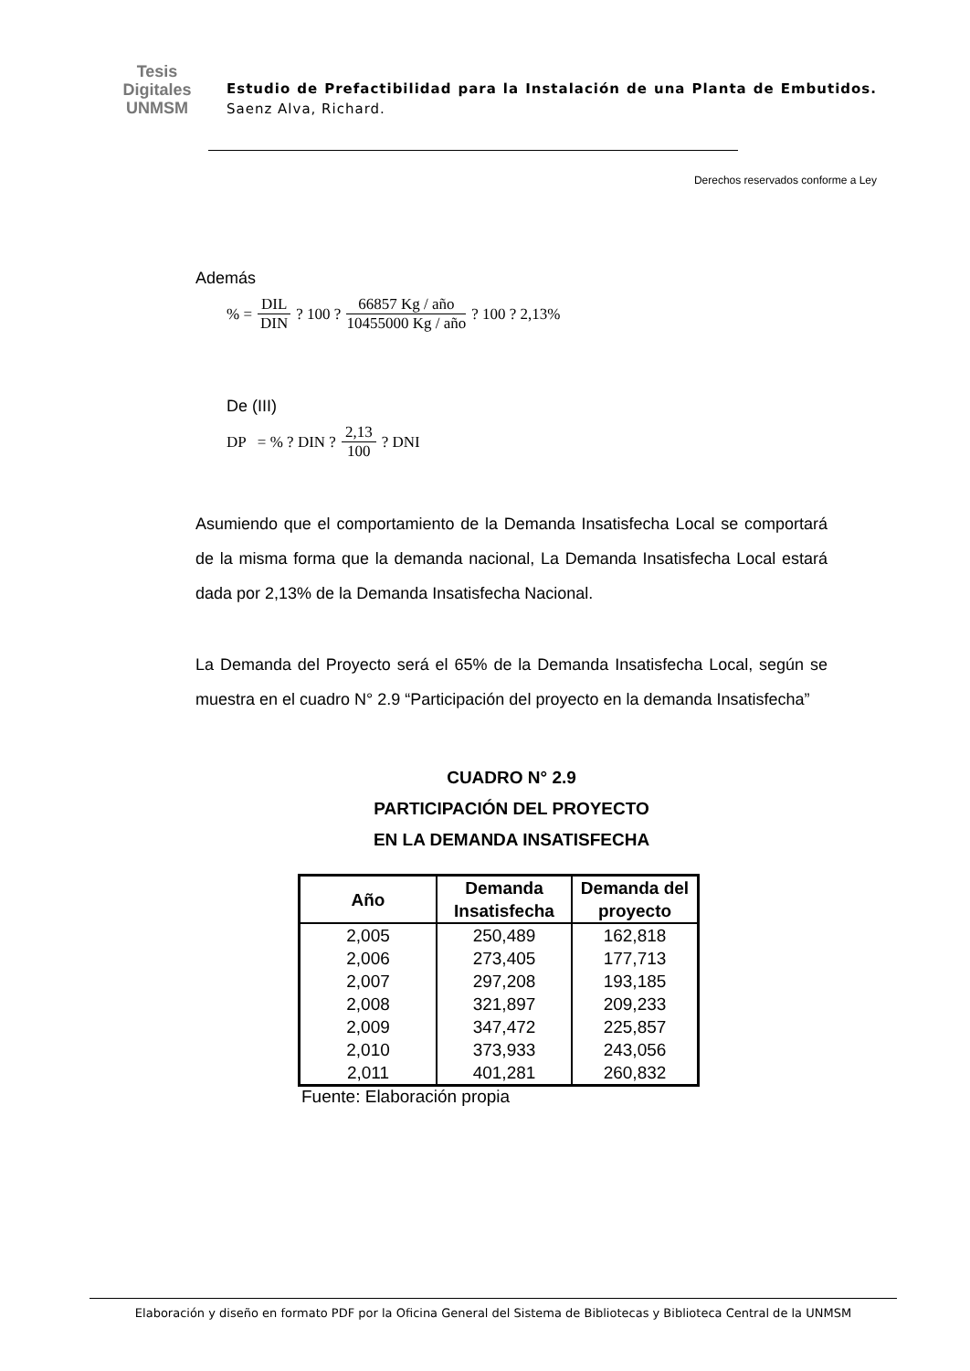Tesis
Digitales
UNMSM
Estudio de Prefactibilidad para la Instalación de una Planta de Embutidos. Saenz Alva, Richard.
Derechos reservados conforme a Ley
Además
% = DIL DIN ? 100 ? 66857 Kg / año 10455000 Kg / año ? 100 ? 2,13%
De (III)
DP = % ? DIN ? 2,13 100 ? DNI
Asumiendo que el comportamiento de la Demanda Insatisfecha Local se comportará de la misma forma que la demanda nacional, La Demanda Insatisfecha Local estará dada por 2,13% de la Demanda Insatisfecha Nacional.
La Demanda del Proyecto será el 65% de la Demanda Insatisfecha Local, según se muestra en el cuadro N° 2.9 “Participación del proyecto en la demanda Insatisfecha”
CUADRO N° 2.9
PARTICIPACIÓN DEL PROYECTO
EN LA DEMANDA INSATISFECHA
| Año | Demanda Insatisfecha | Demanda del proyecto |
| --- | --- | --- |
| 2,005 | 250,489 | 162,818 |
| 2,006 | 273,405 | 177,713 |
| 2,007 | 297,208 | 193,185 |
| 2,008 | 321,897 | 209,233 |
| 2,009 | 347,472 | 225,857 |
| 2,010 | 373,933 | 243,056 |
| 2,011 | 401,281 | 260,832 |
Fuente: Elaboración propia
Elaboración y diseño en formato PDF por la Oficina General del Sistema de Bibliotecas y Biblioteca Central de la UNMSM